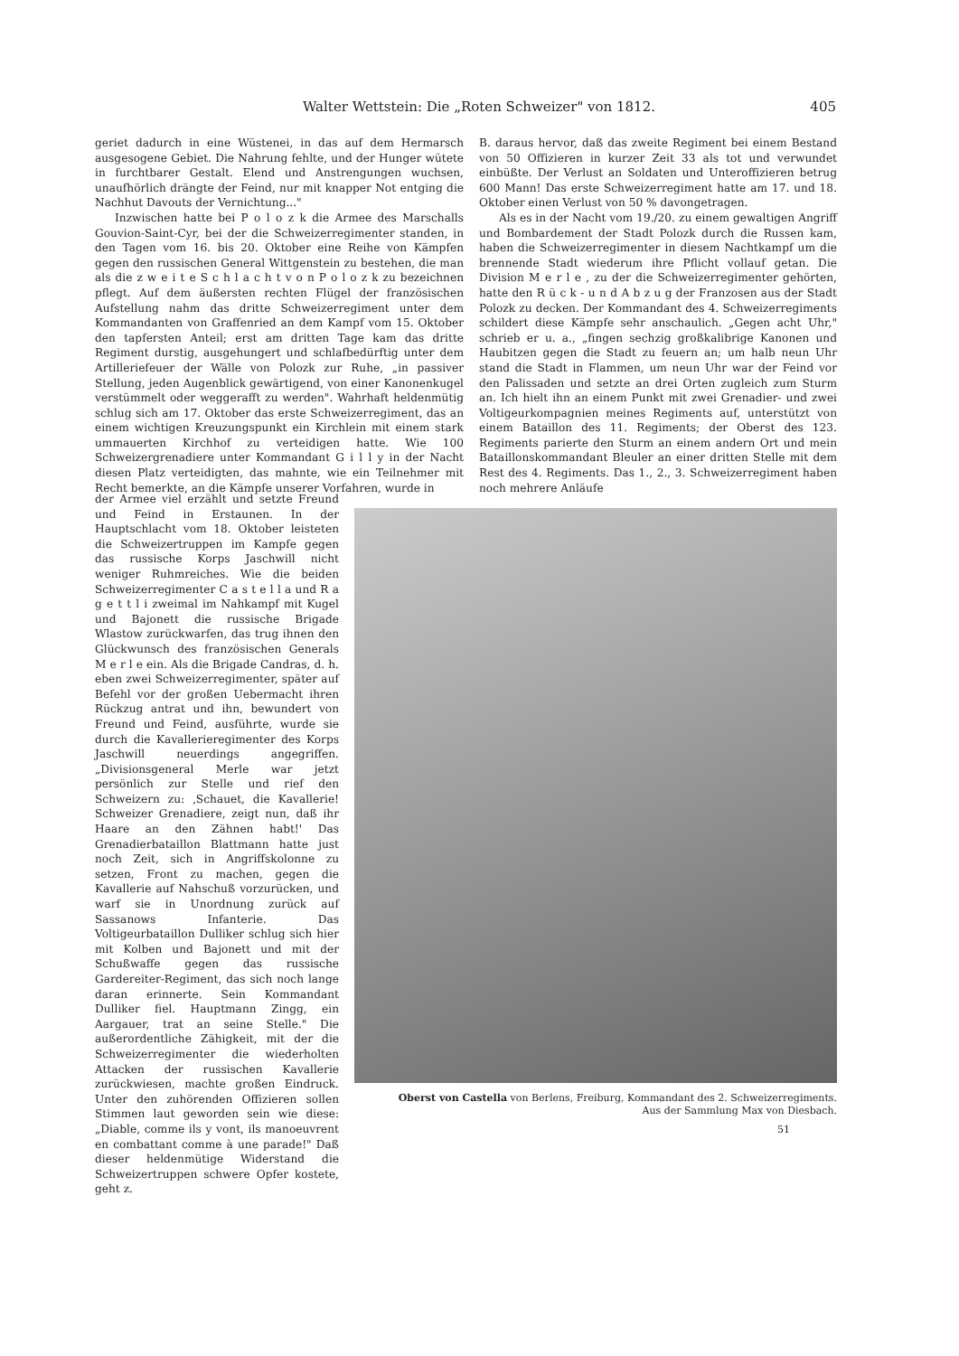Walter Wettstein: Die „Roten Schweizer" von 1812. 405
geriet dadurch in eine Wüstenei, in das auf dem Hermarsch ausgesogene Gebiet. Die Nahrung fehlte, und der Hunger wütete in furchtbarer Gestalt. Elend und Anstrengungen wuchsen, unaufhörlich drängte der Feind, nur mit knapper Not entging die Nachhut Davouts der Vernichtung..."
Inzwischen hatte bei P o l o z k die Armee des Marschalls Gouvion-Saint-Cyr, bei der die Schweizerregimenter standen, in den Tagen vom 16. bis 20. Oktober eine Reihe von Kämpfen gegen den russischen General Wittgenstein zu bestehen, die man als die z w e i t e S c h l a c h t v o n P o l o z k zu bezeichnen pflegt. Auf dem äußersten rechten Flügel der französischen Aufstellung nahm das dritte Schweizerregiment unter dem Kommandanten von Graffenried an dem Kampf vom 15. Oktober den tapfersten Anteil; erst am dritten Tage kam das dritte Regiment durstig, ausgehungert und schlafbedürftig unter dem Artilleriefeuer der Wälle von Polozk zur Ruhe, „in passiver Stellung, jeden Augenblick gewärtigend, von einer Kanonenkugel verstümmelt oder weggerafft zu werden". Wahrhaft heldenmütig schlug sich am 17. Oktober das erste Schweizerregiment, das an einem wichtigen Kreuzungspunkt ein Kirchlein mit einem stark ummauerten Kirchhof zu verteidigen hatte. Wie 100 Schweizergrenadiere unter Kommandant G i l l y in der Nacht diesen Platz verteidigten, das mahnte, wie ein Teilnehmer mit Recht bemerkte, an die Kämpfe unserer Vorfahren, wurde in
der Armee viel erzählt und setzte Freund und Feind in Erstaunen. In der Hauptschlacht vom 18. Oktober leisteten die Schweizertruppen im Kampfe gegen das russische Korps Jaschwill nicht weniger Ruhmreiches. Wie die beiden Schweizerregimenter C a s t e l l a und R a g e t t l i zweimal im Nahkampf mit Kugel und Bajonett die russische Brigade Wlastow zurückwarfen, das trug ihnen den Glückwunsch des französischen Generals M e r l e ein. Als die Brigade Candras, d. h. eben zwei Schweizerregimenter, später auf Befehl vor der großen Uebermacht ihren Rückzug antrat und ihn, bewundert von Freund und Feind, ausführte, wurde sie durch die Kavallerieregimenter des Korps Jaschwill neuerdings angegriffen. „Divisionsgeneral Merle war jetzt persönlich zur Stelle und rief den Schweizern zu: ‚Schauet, die Kavallerie! Schweizer Grenadiere, zeigt nun, daß ihr Haare an den Zähnen habt!' Das Grenadierbataillon Blattmann hatte just noch Zeit, sich in Angriffskolonne zu setzen, Front zu machen, gegen die Kavallerie auf Nahschuß vorzurücken, und warf sie in Unordnung zurück auf Sassanows Infanterie. Das Voltigeurbataillon Dulliker schlug sich hier mit Kolben und Bajonett und mit der Schußwaffe gegen das russische Gardereiter-Regiment, das sich noch lange daran erinnerte. Sein Kommandant Dulliker fiel. Hauptmann Zingg, ein Aargauer, trat an seine Stelle." Die außerordentliche Zähigkeit, mit der die Schweizerregimenter die wiederholten Attacken der russischen Kavallerie zurückwiesen, machte großen Eindruck. Unter den zuhörenden Offizieren sollen Stimmen laut geworden sein wie diese: „Diable, comme ils y vont, ils manoeuvrent en combattant comme à une parade!" Daß dieser heldenmütige Widerstand die Schweizertruppen schwere Opfer kostete, geht z.
B. daraus hervor, daß das zweite Regiment bei einem Bestand von 50 Offizieren in kurzer Zeit 33 als tot und verwundet einbüßte. Der Verlust an Soldaten und Unteroffizieren betrug 600 Mann! Das erste Schweizerregiment hatte am 17. und 18. Oktober einen Verlust von 50 % davongetragen.
Als es in der Nacht vom 19./20. zu einem gewaltigen Angriff und Bombardement der Stadt Polozk durch die Russen kam, haben die Schweizerregimenter in diesem Nachtkampf um die brennende Stadt wiederum ihre Pflicht vollauf getan. Die Division M e r l e , zu der die Schweizerregimenter gehörten, hatte den R ü c k - u n d A b z u g der Franzosen aus der Stadt Polozk zu decken. Der Kommandant des 4. Schweizerregiments schildert diese Kämpfe sehr anschaulich. „Gegen acht Uhr," schrieb er u. a., „fingen sechzig großkalibrige Kanonen und Haubitzen gegen die Stadt zu feuern an; um halb neun Uhr stand die Stadt in Flammen, um neun Uhr war der Feind vor den Palissaden und setzte an drei Orten zugleich zum Sturm an. Ich hielt ihn an einem Punkt mit zwei Grenadier- und zwei Voltigeurkompagnien meines Regiments auf, unterstützt von einem Bataillon des 11. Regiments; der Oberst des 123. Regiments parierte den Sturm an einem andern Ort und mein Bataillonskommandant Bleuler an einer dritten Stelle mit dem Rest des 4. Regiments. Das 1., 2., 3. Schweizerregiment haben noch mehrere Anläufe
Oberst von Castella von Berlens, Freiburg, Kommandant des 2. Schweizerregiments.
Aus der Sammlung Max von Diesbach.
51